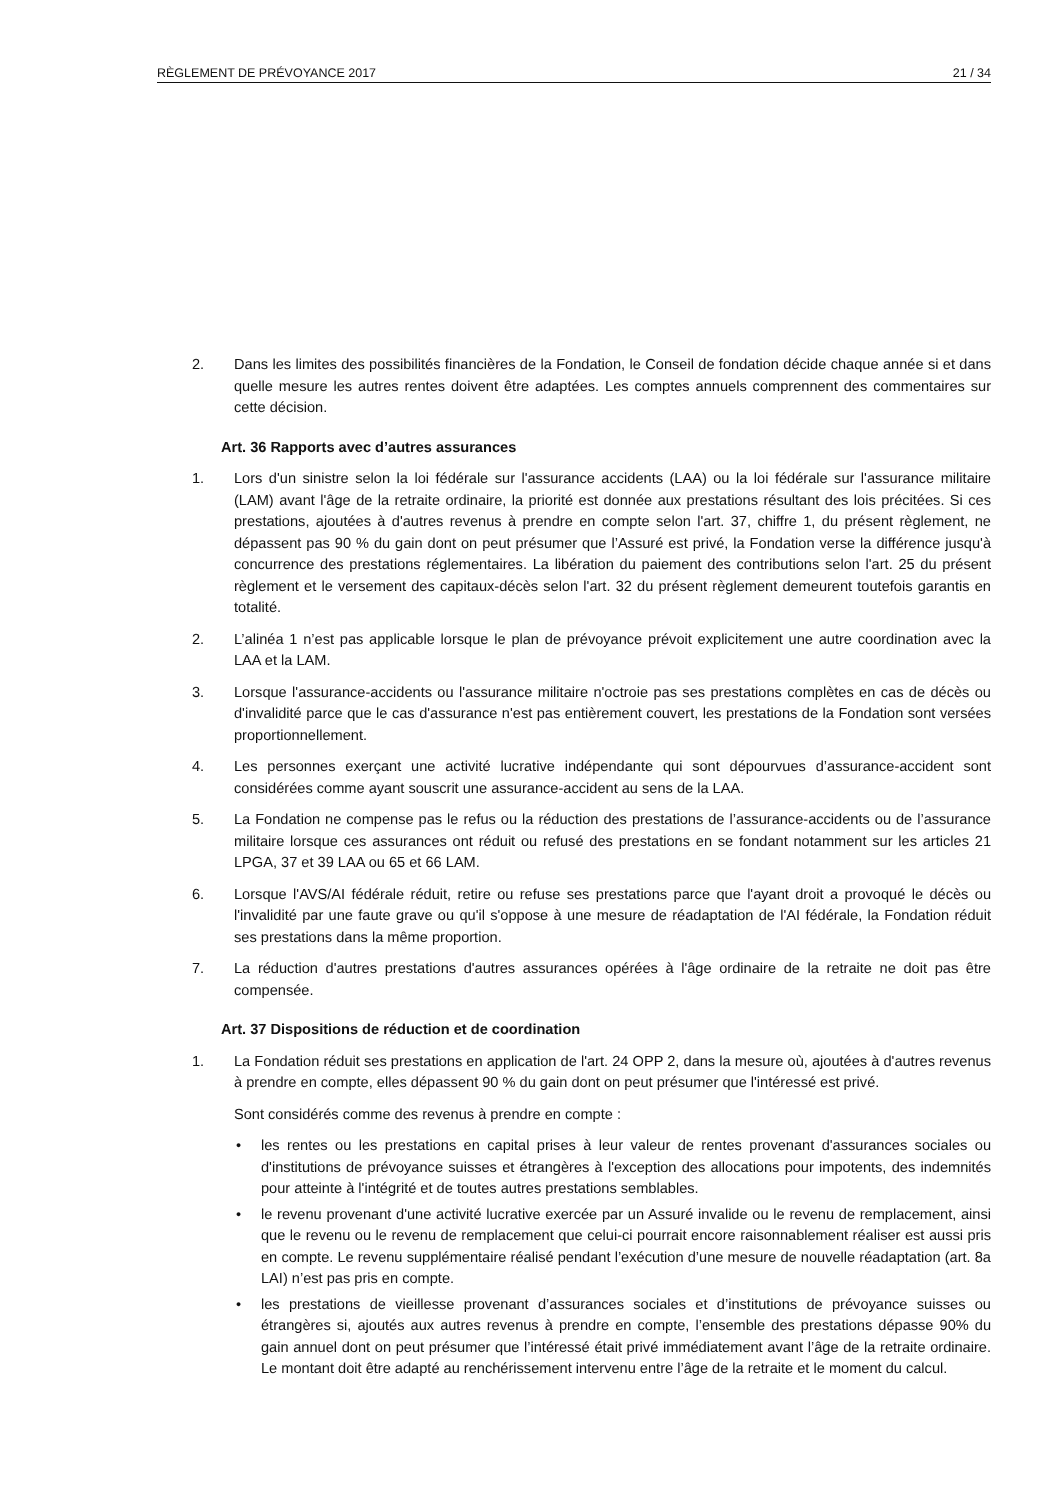RÈGLEMENT DE PRÉVOYANCE 2017 21 / 34
2. Dans les limites des possibilités financières de la Fondation, le Conseil de fondation décide chaque année si et dans quelle mesure les autres rentes doivent être adaptées. Les comptes annuels comprennent des commentaires sur cette décision.
Art. 36 Rapports avec d’autres assurances
1. Lors d'un sinistre selon la loi fédérale sur l'assurance accidents (LAA) ou la loi fédérale sur l'assurance militaire (LAM) avant l'âge de la retraite ordinaire, la priorité est donnée aux prestations résultant des lois précitées. Si ces prestations, ajoutées à d'autres revenus à prendre en compte selon l'art. 37, chiffre 1, du présent règlement, ne dépassent pas 90 % du gain dont on peut présumer que l’Assuré est privé, la Fondation verse la différence jusqu'à concurrence des prestations réglementaires. La libération du paiement des contributions selon l'art. 25 du présent règlement et le versement des capitaux-décès selon l'art. 32 du présent règlement demeurent toutefois garantis en totalité.
2. L’alinéa 1 n’est pas applicable lorsque le plan de prévoyance prévoit explicitement une autre coordination avec la LAA et la LAM.
3. Lorsque l'assurance-accidents ou l'assurance militaire n'octroie pas ses prestations complètes en cas de décès ou d'invalidité parce que le cas d'assurance n'est pas entièrement couvert, les prestations de la Fondation sont versées proportionnellement.
4. Les personnes exerçant une activité lucrative indépendante qui sont dépourvues d’assurance-accident sont considérées comme ayant souscrit une assurance-accident au sens de la LAA.
5. La Fondation ne compense pas le refus ou la réduction des prestations de l’assurance-accidents ou de l’assurance militaire lorsque ces assurances ont réduit ou refusé des prestations en se fondant notamment sur les articles 21 LPGA, 37 et 39 LAA ou 65 et 66 LAM.
6. Lorsque l'AVS/AI fédérale réduit, retire ou refuse ses prestations parce que l'ayant droit a provoqué le décès ou l'invalidité par une faute grave ou qu'il s'oppose à une mesure de réadaptation de l'AI fédérale, la Fondation réduit ses prestations dans la même proportion.
7. La réduction d'autres prestations d'autres assurances opérées à l'âge ordinaire de la retraite ne doit pas être compensée.
Art. 37 Dispositions de réduction et de coordination
1. La Fondation réduit ses prestations en application de l'art. 24 OPP 2, dans la mesure où, ajoutées à d'autres revenus à prendre en compte, elles dépassent 90 % du gain dont on peut présumer que l'intéressé est privé.
Sont considérés comme des revenus à prendre en compte :
• les rentes ou les prestations en capital prises à leur valeur de rentes provenant d'assurances sociales ou d'institutions de prévoyance suisses et étrangères à l'exception des allocations pour impotents, des indemnités pour atteinte à l'intégrité et de toutes autres prestations semblables.
• le revenu provenant d'une activité lucrative exercée par un Assuré invalide ou le revenu de remplacement, ainsi que le revenu ou le revenu de remplacement que celui-ci pourrait encore raisonnablement réaliser est aussi pris en compte. Le revenu supplémentaire réalisé pendant l’exécution d’une mesure de nouvelle réadaptation (art. 8a LAI) n’est pas pris en compte.
• les prestations de vieillesse provenant d’assurances sociales et d’institutions de prévoyance suisses ou étrangères si, ajoutés aux autres revenus à prendre en compte, l’ensemble des prestations dépasse 90% du gain annuel dont on peut présumer que l’intéressé était privé immédiatement avant l’âge de la retraite ordinaire. Le montant doit être adapté au renchérissement intervenu entre l’âge de la retraite et le moment du calcul.